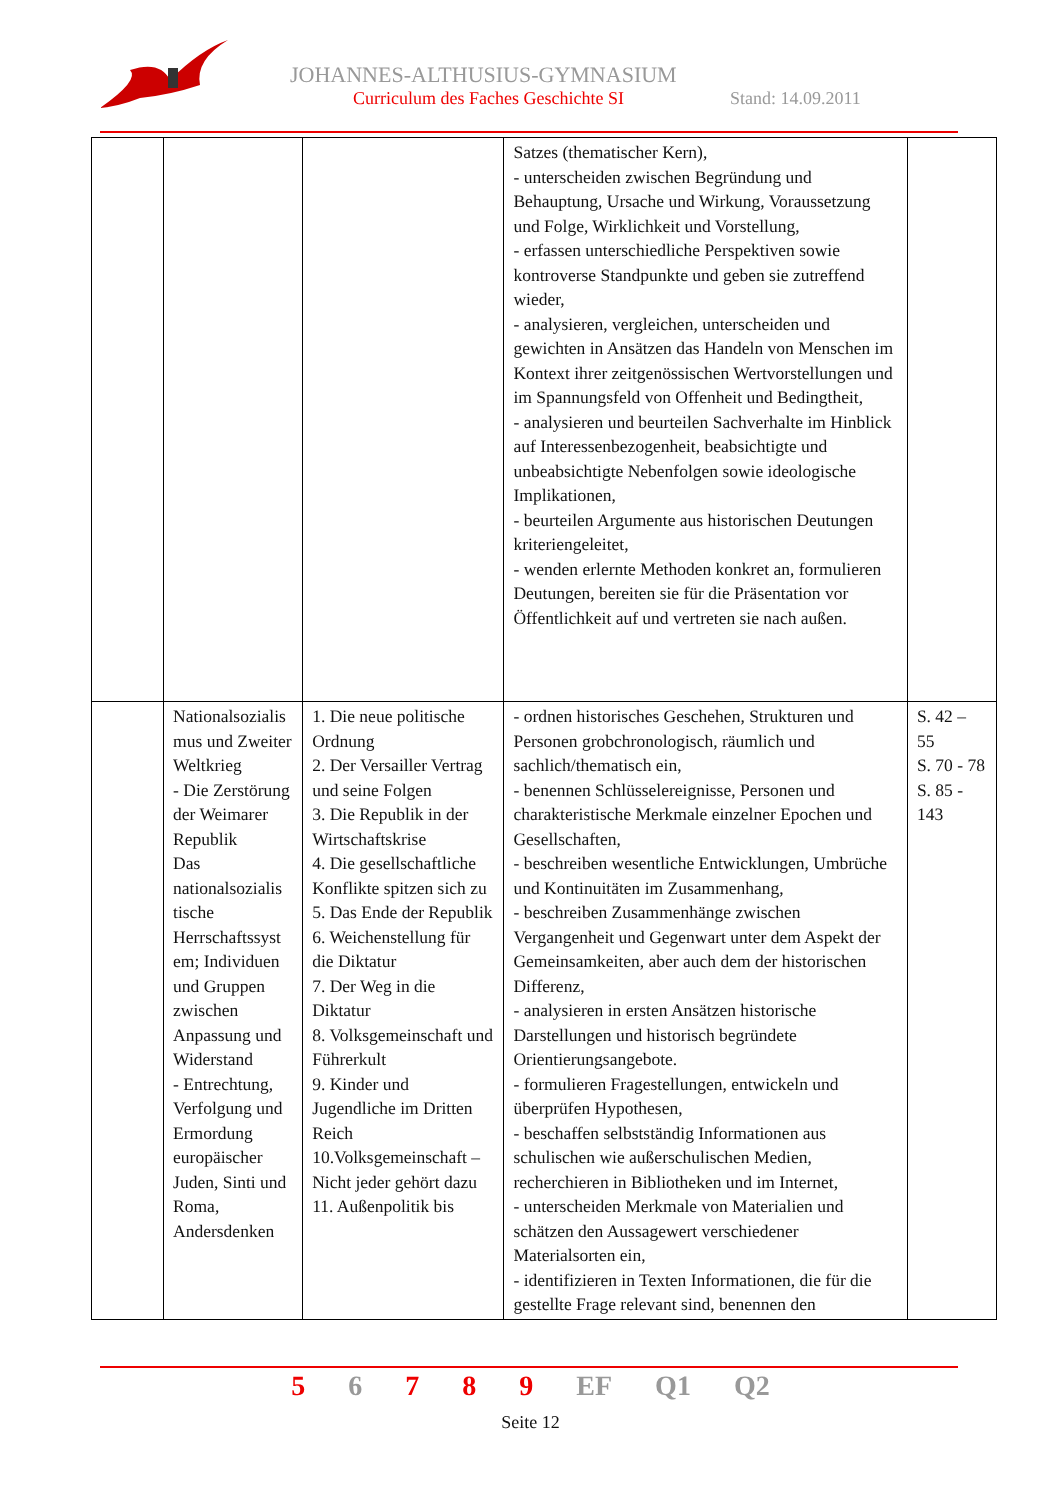JOHANNES-ALTHUSIUS-GYMNASIUM
Curriculum des Faches Geschichte SI
Stand: 14.09.2011
| | | | Satzes (thematischer Kern), - unterscheiden zwischen Begründung und Behauptung, Ursache und Wirkung, Voraussetzung und Folge, Wirklichkeit und Vorstellung, - erfassen unterschiedliche Perspektiven sowie kontroverse Standpunkte und geben sie zutreffend wieder, - analysieren, vergleichen, unterscheiden und gewichten in Ansätzen das Handeln von Menschen im Kontext ihrer zeitgenössischen Wertvorstellungen und im Spannungsfeld von Offenheit und Bedingtheit, - analysieren und beurteilen Sachverhalte im Hinblick auf Interessenbezogenheit, beabsichtigte und unbeabsichtigte Nebenfolgen sowie ideologische Implikationen, - beurteilen Argumente aus historischen Deutungen kriteriengeleitet, - wenden erlernte Methoden konkret an, formulieren Deutungen, bereiten sie für die Präsentation vor Öffentlichkeit auf und vertreten sie nach außen. | |
| | Nationalsozialis mus und Zweiter Weltkrieg - Die Zerstörung der Weimarer Republik Das nationalsozialis tische Herrschaftssyst em; Individuen und Gruppen zwischen Anpassung und Widerstand - Entrechtung, Verfolgung und Ermordung europäischer Juden, Sinti und Roma, Andersdenken | 1. Die neue politische Ordnung 2. Der Versailler Vertrag und seine Folgen 3. Die Republik in der Wirtschaftskrise 4. Die gesellschaftliche Konflikte spitzen sich zu 5. Das Ende der Republik 6. Weichenstellung für die Diktatur 7. Der Weg in die Diktatur 8. Volksgemeinschaft und Führerkult 9. Kinder und Jugendliche im Dritten Reich 10.Volksgemeinschaft – Nicht jeder gehört dazu 11. Außenpolitik bis | - ordnen historisches Geschehen, Strukturen und Personen grobchronologisch, räumlich und sachlich/thematisch ein, - benennen Schlüsselereignisse, Personen und charakteristische Merkmale einzelner Epochen und Gesellschaften, - beschreiben wesentliche Entwicklungen, Umbrüche und Kontinuitäten im Zusammenhang, - beschreiben Zusammenhänge zwischen Vergangenheit und Gegenwart unter dem Aspekt der Gemeinsamkeiten, aber auch dem der historischen Differenz, - analysieren in ersten Ansätzen historische Darstellungen und historisch begründete Orientierungsangebote. - formulieren Fragestellungen, entwickeln und überprüfen Hypothesen, - beschaffen selbstständig Informationen aus schulischen wie außerschulischen Medien, recherchieren in Bibliotheken und im Internet, - unterscheiden Merkmale von Materialien und schätzen den Aussagewert verschiedener Materialsorten ein, - identifizieren in Texten Informationen, die für die gestellte Frage relevant sind, benennen den | S. 42 – 55 S. 70 - 78 S. 85 - 143 |
5 6 7 8 9 EF Q1 Q2
Seite 12